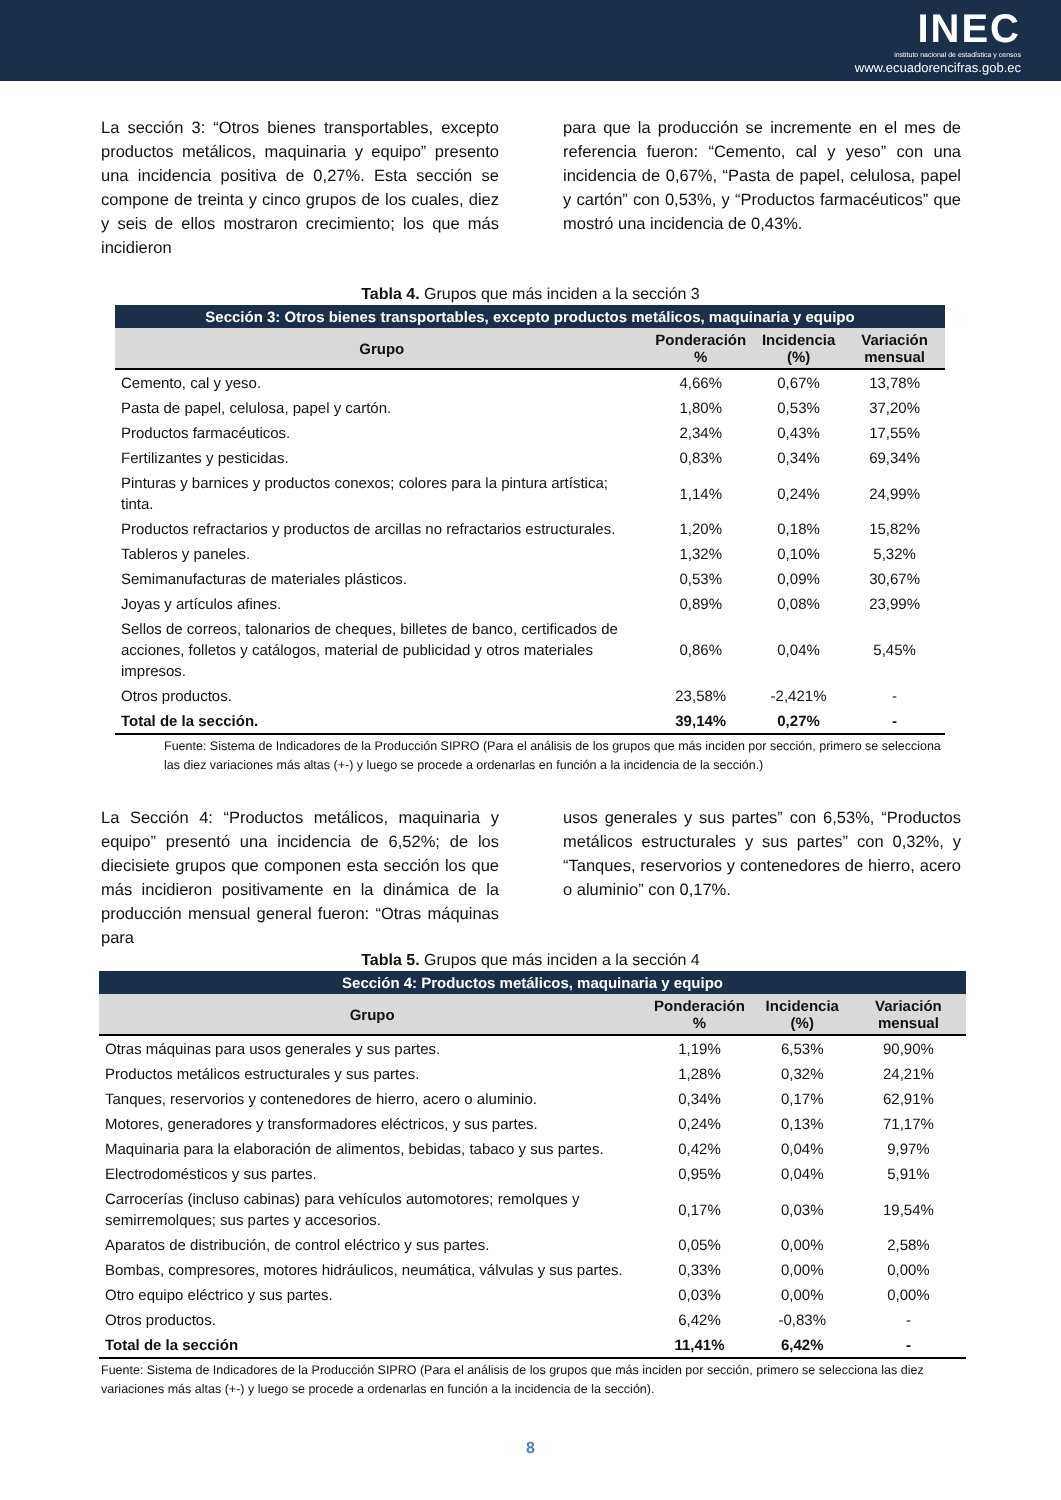INEC
instituto nacional de estadística y censos
www.ecuadorencifras.gob.ec
La sección 3: “Otros bienes transportables, excepto productos metálicos, maquinaria y equipo” presento una incidencia positiva de 0,27%. Esta sección se compone de treinta y cinco grupos de los cuales, diez y seis de ellos mostraron crecimiento; los que más incidieron
para que la producción se incremente en el mes de referencia fueron: “Cemento, cal y yeso” con una incidencia de 0,67%, “Pasta de papel, celulosa, papel y cartón” con 0,53%, y “Productos farmacéuticos” que mostró una incidencia de 0,43%.
Tabla 4. Grupos que más inciden a la sección 3
| Sección 3: Otros bienes transportables, excepto productos metálicos, maquinaria y equipo | | | |
| --- | --- | --- | --- |
| Grupo | Ponderación % | Incidencia (%) | Variación mensual |
| Cemento, cal y yeso. | 4,66% | 0,67% | 13,78% |
| Pasta de papel, celulosa, papel y cartón. | 1,80% | 0,53% | 37,20% |
| Productos farmacéuticos. | 2,34% | 0,43% | 17,55% |
| Fertilizantes y pesticidas. | 0,83% | 0,34% | 69,34% |
| Pinturas y barnices y productos conexos; colores para la pintura artística; tinta. | 1,14% | 0,24% | 24,99% |
| Productos refractarios y productos de arcillas no refractarios estructurales. | 1,20% | 0,18% | 15,82% |
| Tableros y paneles. | 1,32% | 0,10% | 5,32% |
| Semimanufacturas de materiales plásticos. | 0,53% | 0,09% | 30,67% |
| Joyas y artículos afines. | 0,89% | 0,08% | 23,99% |
| Sellos de correos, talonarios de cheques, billetes de banco, certificados de acciones, folletos y catálogos, material de publicidad y otros materiales impresos. | 0,86% | 0,04% | 5,45% |
| Otros productos. | 23,58% | -2,421% | - |
| Total de la sección. | 39,14% | 0,27% | - |
Fuente: Sistema de Indicadores de la Producción SIPRO (Para el análisis de los grupos que más inciden por sección, primero se selecciona las diez variaciones más altas (+-) y luego se procede a ordenarlas en función a la incidencia de la sección.)
La Sección 4: “Productos metálicos, maquinaria y equipo” presentó una incidencia de 6,52%; de los diecisiete grupos que componen esta sección los que más incidieron positivamente en la dinámica de la producción mensual general fueron: “Otras máquinas para
usos generales y sus partes” con 6,53%, “Productos metálicos estructurales y sus partes” con 0,32%, y “Tanques, reservorios y contenedores de hierro, acero o aluminio” con 0,17%.
Tabla 5. Grupos que más inciden a la sección 4
| Sección 4: Productos metálicos, maquinaria y equipo | | | |
| --- | --- | --- | --- |
| Grupo | Ponderación % | Incidencia (%) | Variación mensual |
| Otras máquinas para usos generales y sus partes. | 1,19% | 6,53% | 90,90% |
| Productos metálicos estructurales y sus partes. | 1,28% | 0,32% | 24,21% |
| Tanques, reservorios y contenedores de hierro, acero o aluminio. | 0,34% | 0,17% | 62,91% |
| Motores, generadores y transformadores eléctricos, y sus partes. | 0,24% | 0,13% | 71,17% |
| Maquinaria para la elaboración de alimentos, bebidas, tabaco y sus partes. | 0,42% | 0,04% | 9,97% |
| Electrodomésticos y sus partes. | 0,95% | 0,04% | 5,91% |
| Carrocerías (incluso cabinas) para vehículos automotores; remolques y semirremolques; sus partes y accesorios. | 0,17% | 0,03% | 19,54% |
| Aparatos de distribución, de control eléctrico y sus partes. | 0,05% | 0,00% | 2,58% |
| Bombas, compresores, motores hidráulicos, neumática, válvulas y sus partes. | 0,33% | 0,00% | 0,00% |
| Otro equipo eléctrico y sus partes. | 0,03% | 0,00% | 0,00% |
| Otros productos. | 6,42% | -0,83% | - |
| Total de la sección | 11,41% | 6,42% | - |
Fuente: Sistema de Indicadores de la Producción SIPRO (Para el análisis de los grupos que más inciden por sección, primero se selecciona las diez variaciones más altas (+-) y luego se procede a ordenarlas en función a la incidencia de la sección).
8